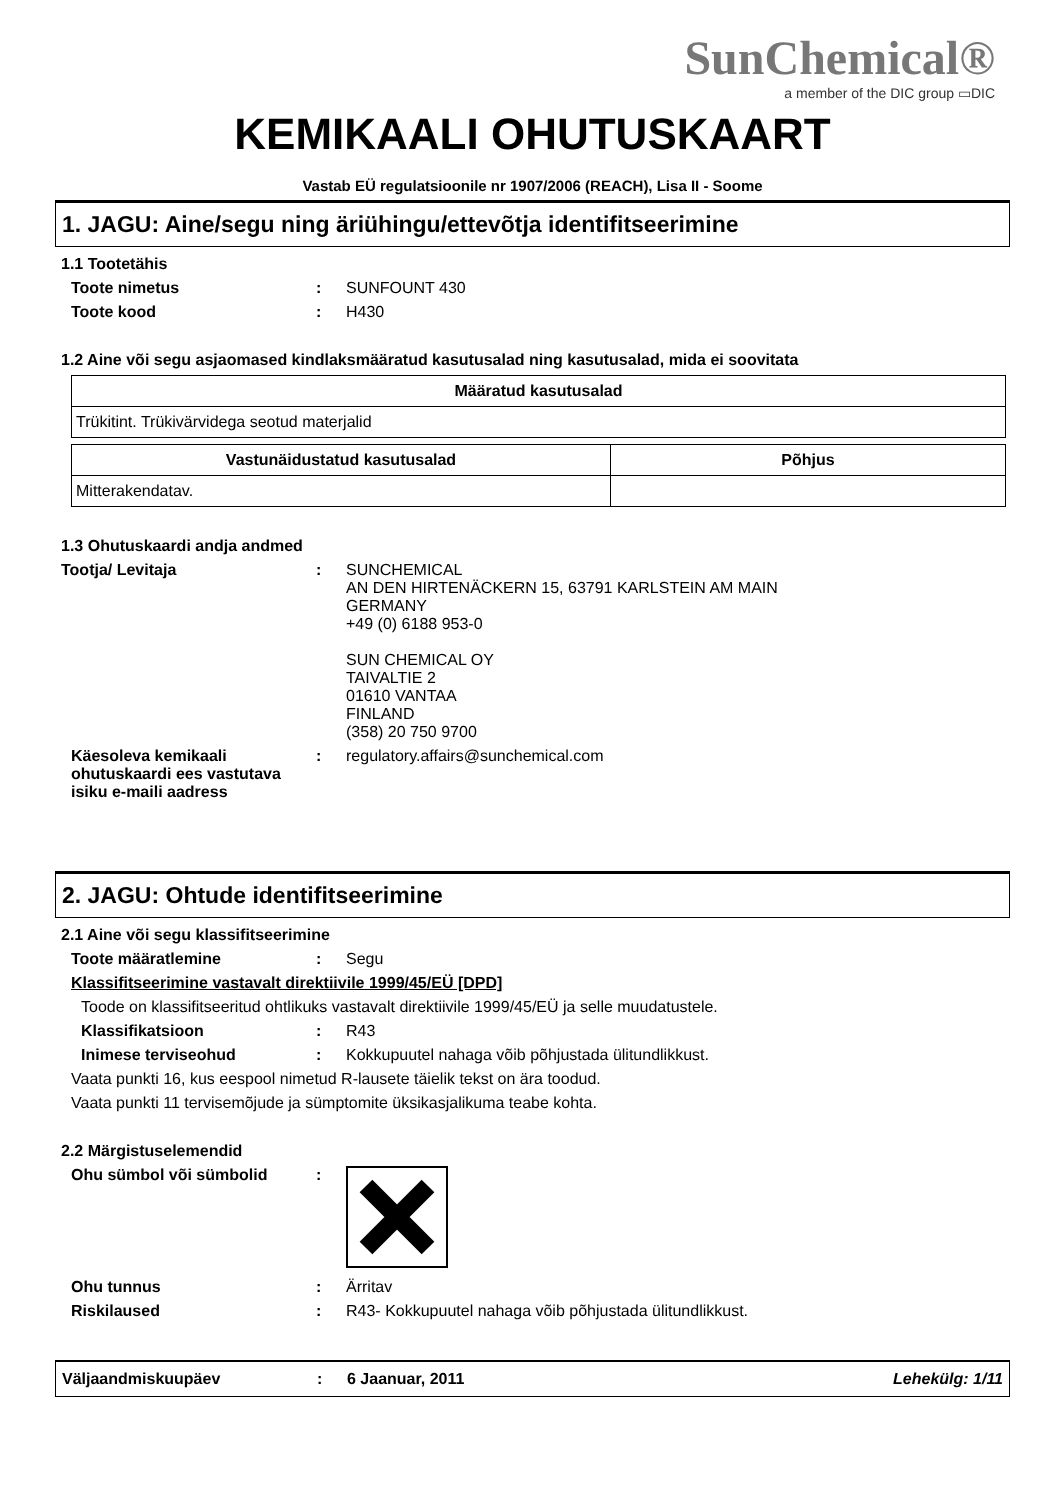SunChemical®
a member of the DIC group ▭DIC
KEMIKAALI OHUTUSKAART
Vastab EÜ regulatsioonile nr 1907/2006 (REACH), Lisa II - Soome
1. JAGU: Aine/segu ning äriühingu/ettevõtja identifitseerimine
1.1 Tootetähis
Toote nimetus : SUNFOUNT 430
Toote kood : H430
1.2 Aine või segu asjaomased kindlaksmääratud kasutusalad ning kasutusalad, mida ei soovitata
| Määratud kasutusalad |
| --- |
| Trükitint. Trükivärvidega seotud materjalid |
| Vastunäidustatud kasutusalad | Põhjus |
| --- | --- |
| Mitterakendatav. | |
1.3 Ohutuskaardi andja andmed
Tootja/ Levitaja : SUNCHEMICAL
AN DEN HIRTENÄCKERN 15, 63791 KARLSTEIN AM MAIN
GERMANY
+49 (0) 6188 953-0
SUN CHEMICAL OY
TAIVALTIE 2
01610 VANTAA
FINLAND
(358) 20 750 9700
Käesoleva kemikaali ohutuskaardi ees vastutava isiku e-maili aadress
: regulatory.affairs@sunchemical.com
2. JAGU: Ohtude identifitseerimine
2.1 Aine või segu klassifitseerimine
Toote määratlemine : Segu
Klassifitseerimine vastavalt direktiivile 1999/45/EÜ [DPD]
Toode on klassifitseeritud ohtlikuks vastavalt direktiivile 1999/45/EÜ ja selle muudatustele.
Klassifikatsioon : R43
Inimese terviseohud : Kokkupuutel nahaga võib põhjustada ülitundlikkust.
Vaata punkti 16, kus eespool nimetud R-lausete täielik tekst on ära toodud.
Vaata punkti 11 tervisemõjude ja sümptomite üksikasjalikuma teabe kohta.
2.2 Märgistuselemendid
Ohu sümbol või sümbolid :
Ohu tunnus : Ärritav
Riskilaused : R43- Kokkupuutel nahaga võib põhjustada ülitundlikkust.
Väljaandmiskuupäev : 6 Jaanuar, 2011 Lehekülg: 1/11